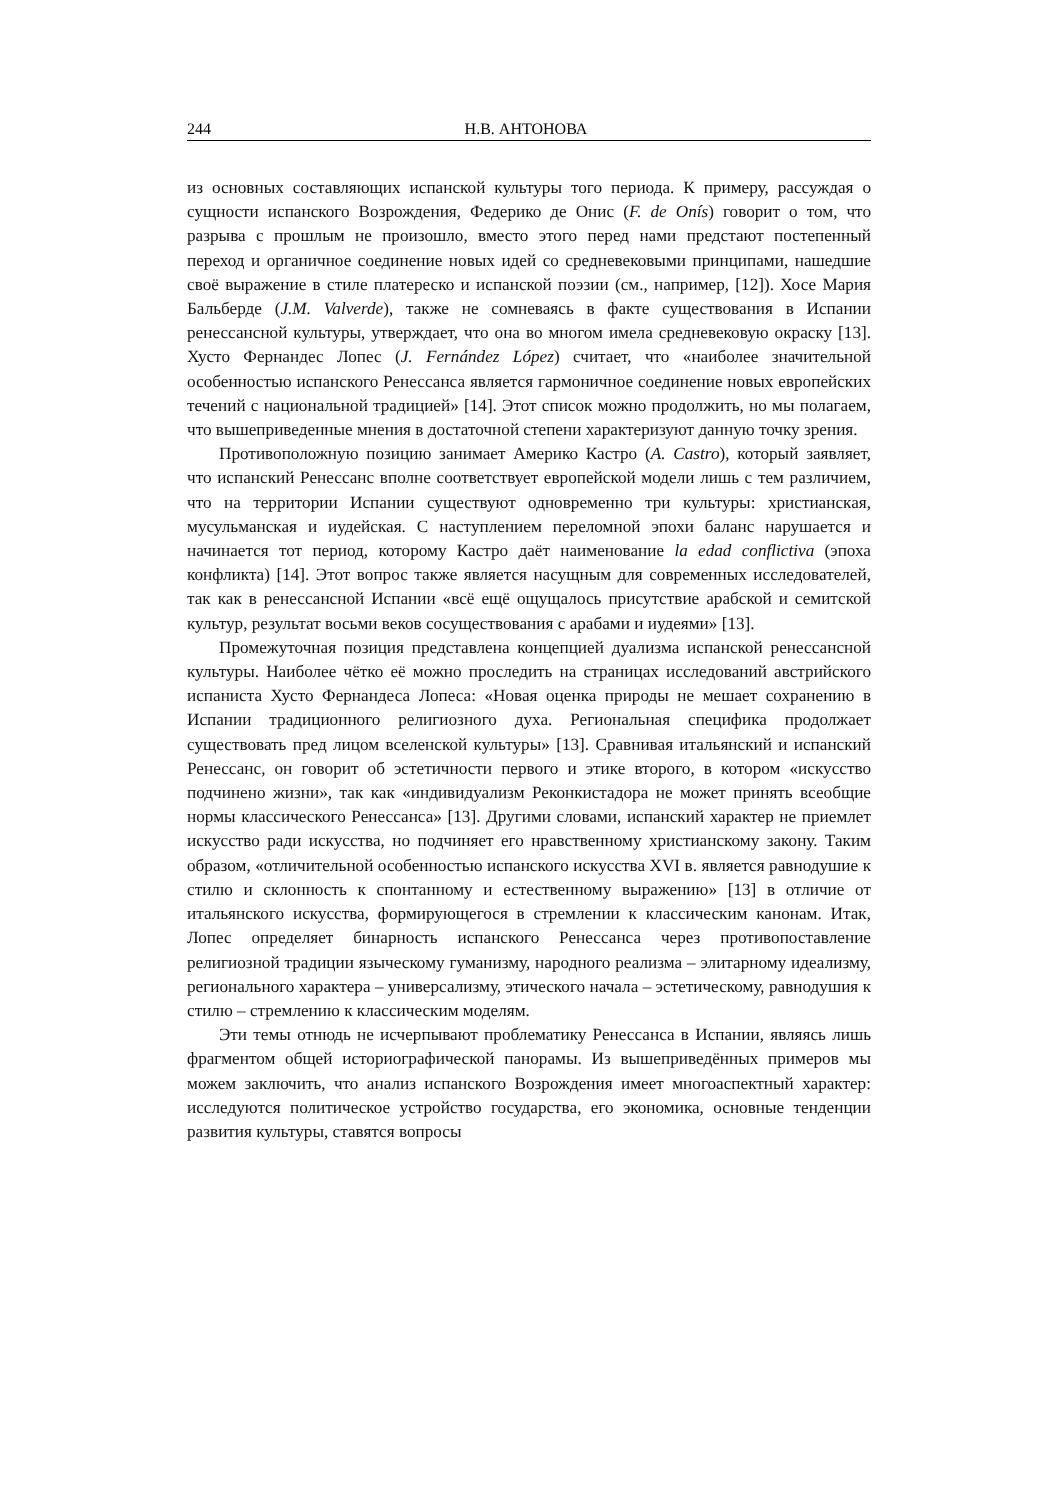244 Н.В. АНТОНОВА
из основных составляющих испанской культуры того периода. К примеру, рассуждая о сущности испанского Возрождения, Федерико де Онис (F. de Onís) говорит о том, что разрыва с прошлым не произошло, вместо этого перед нами предстают постепенный переход и органичное соединение новых идей со средневековыми принципами, нашедшие своё выражение в стиле платереско и испанской поэзии (см., например, [12]). Хосе Мария Бальберде (J.M. Valverde), также не сомневаясь в факте существования в Испании ренессансной культуры, утверждает, что она во многом имела средневековую окраску [13]. Хусто Фернандес Лопес (J. Fernández López) считает, что «наиболее значительной особенностью испанского Ренессанса является гармоничное соединение новых европейских течений с национальной традицией» [14]. Этот список можно продолжить, но мы полагаем, что вышеприведенные мнения в достаточной степени характеризуют данную точку зрения.
Противоположную позицию занимает Америко Кастро (A. Castro), который заявляет, что испанский Ренессанс вполне соответствует европейской модели лишь с тем различием, что на территории Испании существуют одновременно три культуры: христианская, мусульманская и иудейская. С наступлением переломной эпохи баланс нарушается и начинается тот период, которому Кастро даёт наименование la edad conflictiva (эпоха конфликта) [14]. Этот вопрос также является насущным для современных исследователей, так как в ренессансной Испании «всё ещё ощущалось присутствие арабской и семитской культур, результат восьми веков сосуществования с арабами и иудеями» [13].
Промежуточная позиция представлена концепцией дуализма испанской ренессансной культуры. Наиболее чётко её можно проследить на страницах исследований австрийского испаниста Хусто Фернандеса Лопеса: «Новая оценка природы не мешает сохранению в Испании традиционного религиозного духа. Региональная специфика продолжает существовать пред лицом вселенской культуры» [13]. Сравнивая итальянский и испанский Ренессанс, он говорит об эстетичности первого и этике второго, в котором «искусство подчинено жизни», так как «индивидуализм Реконкистадора не может принять всеобщие нормы классического Ренессанса» [13]. Другими словами, испанский характер не приемлет искусство ради искусства, но подчиняет его нравственному христианскому закону. Таким образом, «отличительной особенностью испанского искусства XVI в. является равнодушие к стилю и склонность к спонтанному и естественному выражению» [13] в отличие от итальянского искусства, формирующегося в стремлении к классическим канонам. Итак, Лопес определяет бинарность испанского Ренессанса через противопоставление религиозной традиции языческому гуманизму, народного реализма – элитарному идеализму, регионального характера – универсализму, этического начала – эстетическому, равнодушия к стилю – стремлению к классическим моделям.
Эти темы отнюдь не исчерпывают проблематику Ренессанса в Испании, являясь лишь фрагментом общей историографической панорамы. Из вышеприведённых примеров мы можем заключить, что анализ испанского Возрождения имеет многоаспектный характер: исследуются политическое устройство государства, его экономика, основные тенденции развития культуры, ставятся вопросы